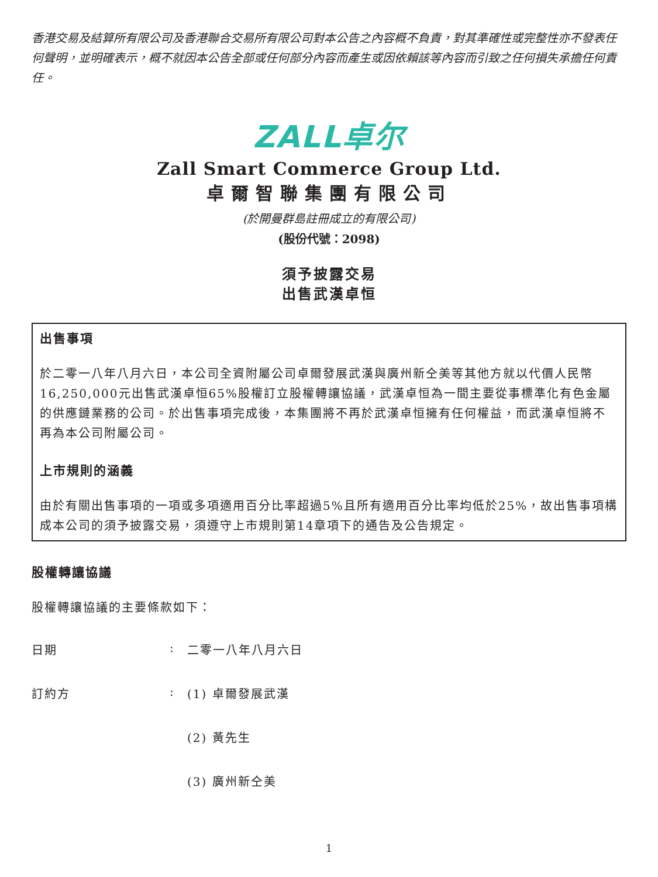香港交易及結算所有限公司及香港聯合交易所有限公司對本公告之內容概不負責，對其準確性或完整性亦不發表任何聲明，並明確表示，概不就因本公告全部或任何部分內容而產生或因依賴該等內容而引致之任何損失承擔任何責任。
ZALL卓尔
Zall Smart Commerce Group Ltd.
卓爾智聯集團有限公司
(於開曼群島註冊成立的有限公司)
(股份代號：2098)
須予披露交易
出售武漢卓恒
出售事項
於二零一八年八月六日，本公司全資附屬公司卓爾發展武漢與廣州新仝美等其他方就以代價人民幣16,250,000元出售武漢卓恒65%股權訂立股權轉讓協議，武漢卓恒為一間主要從事標準化有色金屬的供應鏈業務的公司。於出售事項完成後，本集團將不再於武漢卓恒擁有任何權益，而武漢卓恒將不再為本公司附屬公司。
上市規則的涵義
由於有關出售事項的一項或多項適用百分比率超過5%且所有適用百分比率均低於25%，故出售事項構成本公司的須予披露交易，須遵守上市規則第14章項下的通告及公告規定。
股權轉讓協議
股權轉讓協議的主要條款如下：
日期: 二零一八年八月六日
訂約方: (1) 卓爾發展武漢
(2) 黃先生
(3) 廣州新仝美
1